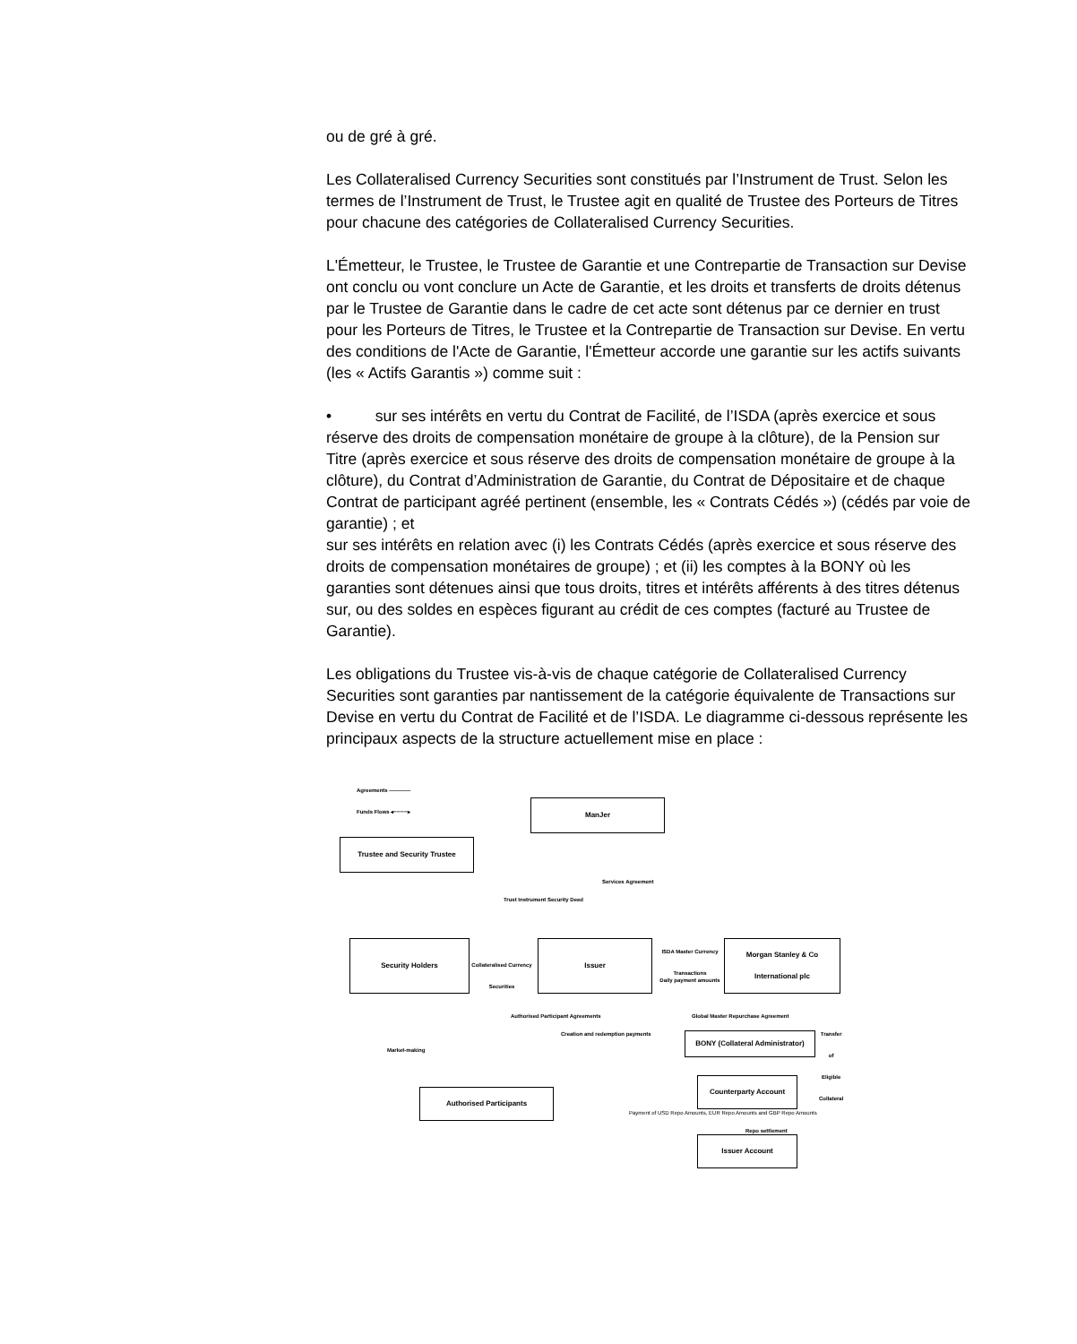ou de gré à gré.
Les Collateralised Currency Securities sont constitués par l’Instrument de Trust. Selon les termes de l’Instrument de Trust, le Trustee agit en qualité de Trustee des Porteurs de Titres pour chacune des catégories de Collateralised Currency Securities.
L'Émetteur, le Trustee, le Trustee de Garantie et une Contrepartie de Transaction sur Devise ont conclu ou vont conclure un Acte de Garantie, et les droits et transferts de droits détenus par le Trustee de Garantie dans le cadre de cet acte sont détenus par ce dernier en trust pour les Porteurs de Titres, le Trustee et la Contrepartie de Transaction sur Devise. En vertu des conditions de l'Acte de Garantie, l'Émetteur accorde une garantie sur les actifs suivants (les « Actifs Garantis ») comme suit :
• sur ses intérêts en vertu du Contrat de Facilité, de l’ISDA (après exercice et sous réserve des droits de compensation monétaire de groupe à la clôture), de la Pension sur Titre (après exercice et sous réserve des droits de compensation monétaire de groupe à la clôture), du Contrat d’Administration de Garantie, du Contrat de Dépositaire et de chaque Contrat de participant agréé pertinent (ensemble, les « Contrats Cédés ») (cédés par voie de garantie) ; et
sur ses intérêts en relation avec (i) les Contrats Cédés (après exercice et sous réserve des droits de compensation monétaires de groupe) ; et (ii) les comptes à la BONY où les garanties sont détenues ainsi que tous droits, titres et intérêts afférents à des titres détenus sur, ou des soldes en espèces figurant au crédit de ces comptes (facturé au Trustee de Garantie).
Les obligations du Trustee vis-à-vis de chaque catégorie de Collateralised Currency Securities sont garanties par nantissement de la catégorie équivalente de Transactions sur Devise en vertu du Contrat de Facilité et de l’ISDA. Le diagramme ci-dessous représente les principaux aspects de la structure actuellement mise en place :
Agreements ————
Funds Flows ◂┈┈┈┈▸ ManJer
Trustee and Security Trustee
Trust Instrument Security Deed
Services Agreement
Security Holders
Collateralised Currency Securities
Issuer
ISDA Master Currency Transactions
Daily payment amounts
Morgan Stanley & Co International plc
Authorised Participant Agreements
Creation and redemption payments
Market-making
Global Master Repurchase Agreement
BONY (Collateral Administrator)
Transfer of Eligible Collateral
Authorised Participants
Counterparty Account
Payment of USD Repo Amounts, EUR Repo Amounts and GBP Repo Amounts
Repo settlement
Issuer Account